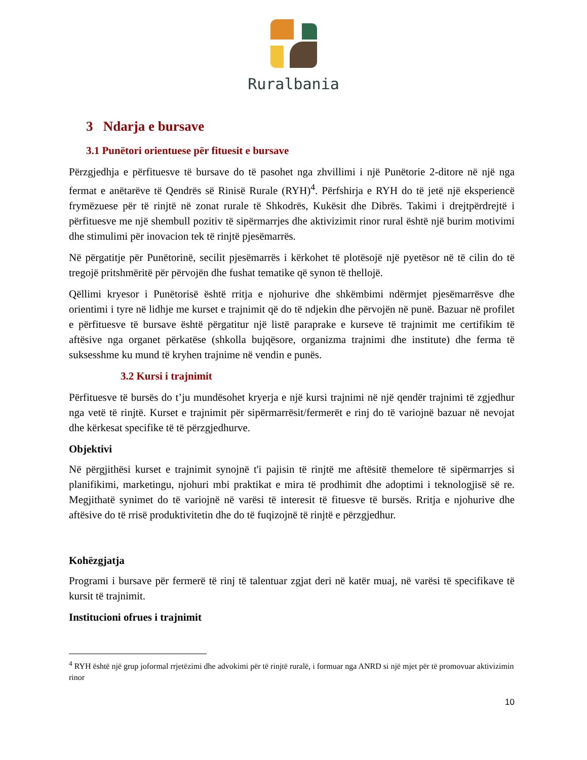Ruralbania
3 Ndarja e bursave
3.1 Punëtori orientuese për fituesit e bursave
Përzgjedhja e përfituesve të bursave do të pasohet nga zhvillimi i një Punëtorie 2-ditore në një nga fermat e anëtarëve të Qendrës së Rinisë Rurale (RYH)<sup>4</sup>. Përfshirja e RYH do të jetë një eksperiencë frymëzuese për të rinjtë në zonat rurale të Shkodrës, Kukësit dhe Dibrës. Takimi i drejtpërdrejtë i përfituesve me një shembull pozitiv të sipërmarrjes dhe aktivizimit rinor rural është një burim motivimi dhe stimulimi për inovacion tek të rinjtë pjesëmarrës.
Në përgatitje për Punëtorinë, secilit pjesëmarrës i kërkohet të plotësojë një pyetësor në të cilin do të tregojë pritshmëritë për përvojën dhe fushat tematike që synon të thellojë.
Qëllimi kryesor i Punëtorisë është rritja e njohurive dhe shkëmbimi ndërmjet pjesëmarrësve dhe orientimi i tyre në lidhje me kurset e trajnimit që do të ndjekin dhe përvojën në punë. Bazuar në profilet e përfituesve të bursave është përgatitur një listë paraprake e kurseve të trajnimit me certifikim të aftësive nga organet përkatëse (shkolla bujqësore, organizma trajnimi dhe institute) dhe ferma të suksesshme ku mund të kryhen trajnime në vendin e punës.
3.2 Kursi i trajnimit
Përfituesve të bursës do t’ju mundësohet kryerja e një kursi trajnimi në një qendër trajnimi të zgjedhur nga vetë të rinjtë. Kurset e trajnimit për sipërmarrësit/fermerët e rinj do të variojnë bazuar në nevojat dhe kërkesat specifike të të përzgjedhurve.
Objektivi
Në përgjithësi kurset e trajnimit synojnë t'i pajisin të rinjtë me aftësitë themelore të sipërmarrjes si planifikimi, marketingu, njohuri mbi praktikat e mira të prodhimit dhe adoptimi i teknologjisë së re. Megjithatë synimet do të variojnë në varësi të interesit të fituesve të bursës. Rritja e njohurive dhe aftësive do të rrisë produktivitetin dhe do të fuqizojnë të rinjtë e përzgjedhur.
Kohëzgjatja
Programi i bursave për fermerë të rinj të talentuar zgjat deri në katër muaj, në varësi të specifikave të kursit të trajnimit.
Institucioni ofrues i trajnimit
<sup>4</sup> RYH është një grup joformal rrjetëzimi dhe advokimi për të rinjtë ruralë, i formuar nga ANRD si një mjet për të promovuar aktivizimin rinor
10